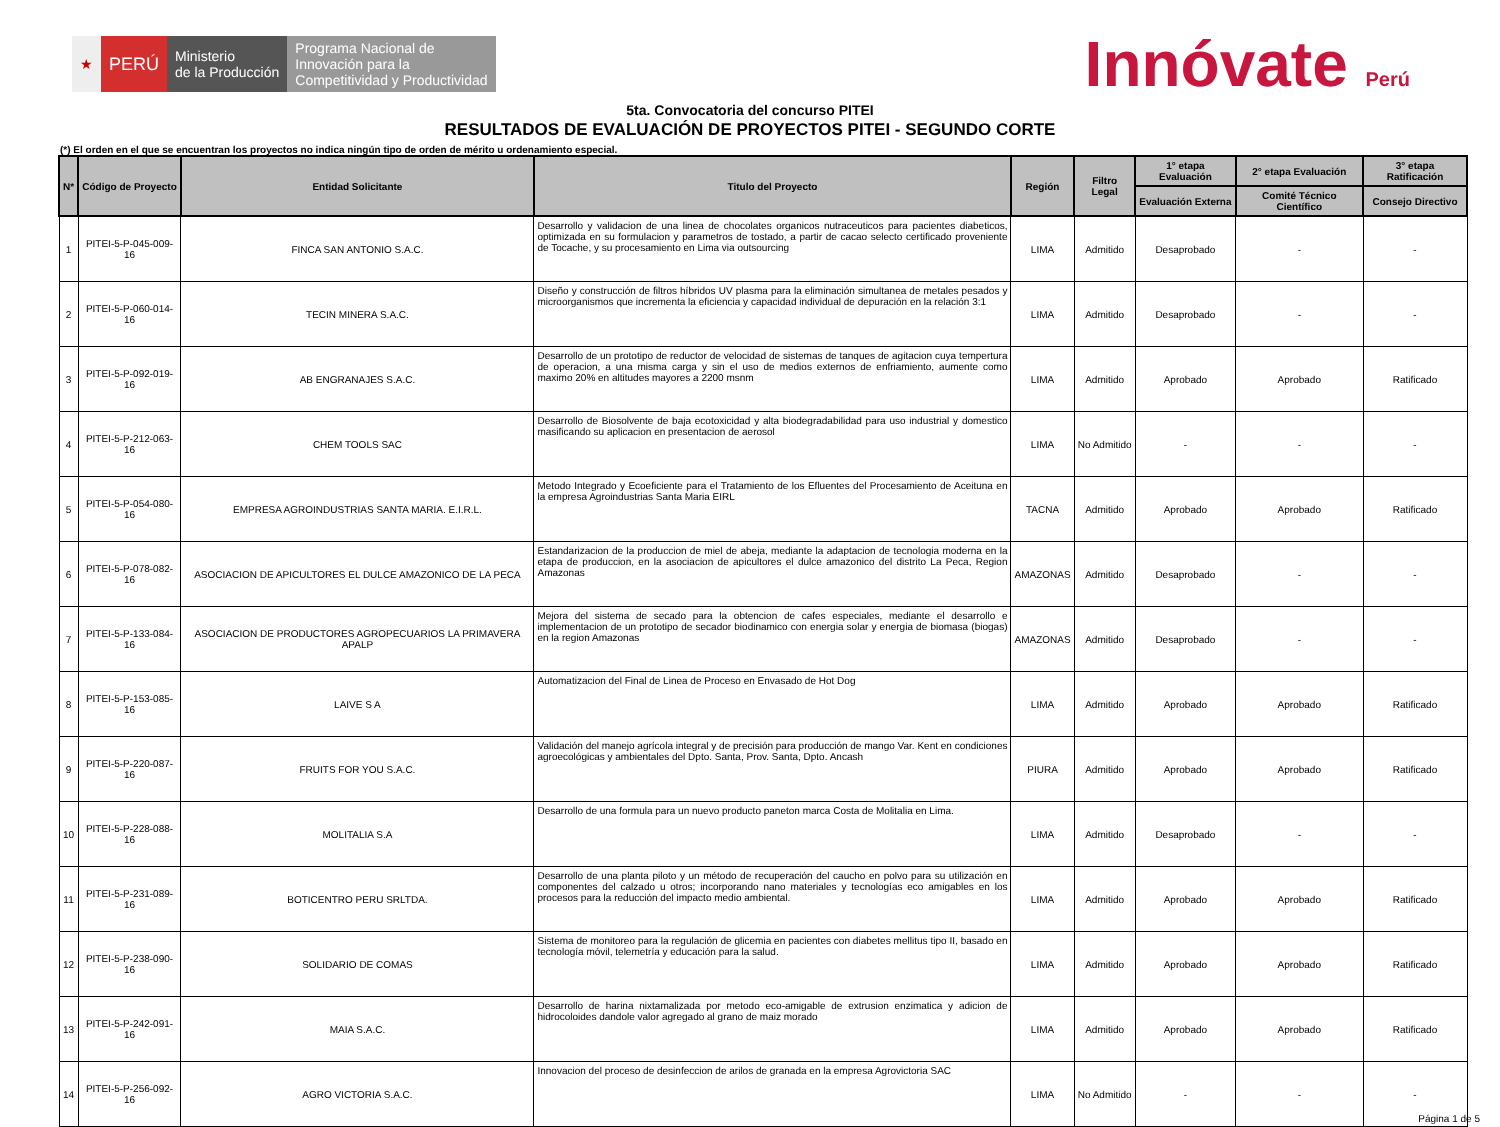★
PERÚ
Ministerio
de la Producción
Programa Nacional de
Innovación para la
Competitividad y Productividad
Innóvate Perú
5ta. Convocatoria del concurso PITEI
RESULTADOS DE EVALUACIÓN DE PROYECTOS PITEI - SEGUNDO CORTE
(*) El orden en el que se encuentran los proyectos no indica ningún tipo de orden de mérito u ordenamiento especial.
| N* | Código de Proyecto | Entidad Solicitante | Titulo del Proyecto | Región | Filtro Legal | 1° etapa Evaluación | 2° etapa Evaluación | 3° etapa Ratificación |
| --- | --- | --- | --- | --- | --- | --- | --- | --- |
| | | | | | | Evaluación Externa | Comité Técnico Científico | Consejo Directivo |
| 1 | PITEI-5-P-045-009-16 | FINCA SAN ANTONIO S.A.C. | Desarrollo y validacion de una linea de chocolates organicos nutraceuticos para pacientes diabeticos, optimizada en su formulacion y parametros de tostado, a partir de cacao selecto certificado proveniente de Tocache, y su procesamiento en Lima via outsourcing | LIMA | Admitido | Desaprobado | - | - |
| 2 | PITEI-5-P-060-014-16 | TECIN MINERA S.A.C. | Diseño y construcción de filtros híbridos UV plasma para la eliminación simultanea de metales pesados y microorganismos que incrementa la eficiencia y capacidad individual de depuración en la relación 3:1 | LIMA | Admitido | Desaprobado | - | - |
| 3 | PITEI-5-P-092-019-16 | AB ENGRANAJES S.A.C. | Desarrollo de un prototipo de reductor de velocidad de sistemas de tanques de agitacion cuya tempertura de operacion, a una misma carga y sin el uso de medios externos de enfriamiento, aumente como maximo 20% en altitudes mayores a 2200 msnm | LIMA | Admitido | Aprobado | Aprobado | Ratificado |
| 4 | PITEI-5-P-212-063-16 | CHEM TOOLS SAC | Desarrollo de Biosolvente de baja ecotoxicidad y alta biodegradabilidad para uso industrial y domestico masificando su aplicacion en presentacion de aerosol | LIMA | No Admitido | - | - | - |
| 5 | PITEI-5-P-054-080-16 | EMPRESA AGROINDUSTRIAS SANTA MARIA. E.I.R.L. | Metodo Integrado y Ecoeficiente para el Tratamiento de los Efluentes del Procesamiento de Aceituna en la empresa Agroindustrias Santa Maria EIRL | TACNA | Admitido | Aprobado | Aprobado | Ratificado |
| 6 | PITEI-5-P-078-082-16 | ASOCIACION DE APICULTORES EL DULCE AMAZONICO DE LA PECA | Estandarizacion de la produccion de miel de abeja, mediante la adaptacion de tecnologia moderna en la etapa de produccion, en la asociacion de apicultores el dulce amazonico del distrito La Peca, Region Amazonas | AMAZONAS | Admitido | Desaprobado | - | - |
| 7 | PITEI-5-P-133-084-16 | ASOCIACION DE PRODUCTORES AGROPECUARIOS LA PRIMAVERA APALP | Mejora del sistema de secado para la obtencion de cafes especiales, mediante el desarrollo e implementacion de un prototipo de secador biodinamico con energia solar y energia de biomasa (biogas) en la region Amazonas | AMAZONAS | Admitido | Desaprobado | - | - |
| 8 | PITEI-5-P-153-085-16 | LAIVE S A | Automatizacion del Final de Linea de Proceso en Envasado de Hot Dog | LIMA | Admitido | Aprobado | Aprobado | Ratificado |
| 9 | PITEI-5-P-220-087-16 | FRUITS FOR YOU S.A.C. | Validación del manejo agrícola integral y de precisión para producción de mango Var. Kent en condiciones agroecológicas y ambientales del Dpto. Santa, Prov. Santa, Dpto. Ancash | PIURA | Admitido | Aprobado | Aprobado | Ratificado |
| 10 | PITEI-5-P-228-088-16 | MOLITALIA S.A | Desarrollo de una formula para un nuevo producto paneton marca Costa de Molitalia en Lima. | LIMA | Admitido | Desaprobado | - | - |
| 11 | PITEI-5-P-231-089-16 | BOTICENTRO PERU SRLTDA. | Desarrollo de una planta piloto y un método de recuperación del caucho en polvo para su utilización en componentes del calzado u otros; incorporando nano materiales y tecnologías eco amigables en los procesos para la reducción del impacto medio ambiental. | LIMA | Admitido | Aprobado | Aprobado | Ratificado |
| 12 | PITEI-5-P-238-090-16 | SOLIDARIO DE COMAS | Sistema de monitoreo para la regulación de glicemia en pacientes con diabetes mellitus tipo II, basado en tecnología móvil, telemetría y educación para la salud. | LIMA | Admitido | Aprobado | Aprobado | Ratificado |
| 13 | PITEI-5-P-242-091-16 | MAIA S.A.C. | Desarrollo de harina nixtamalizada por metodo eco-amigable de extrusion enzimatica y adicion de hidrocoloides dandole valor agregado al grano de maiz morado | LIMA | Admitido | Aprobado | Aprobado | Ratificado |
| 14 | PITEI-5-P-256-092-16 | AGRO VICTORIA S.A.C. | Innovacion del proceso de desinfeccion de arilos de granada en la empresa Agrovictoria SAC | LIMA | No Admitido | - | - | - |
Página 1 de 5